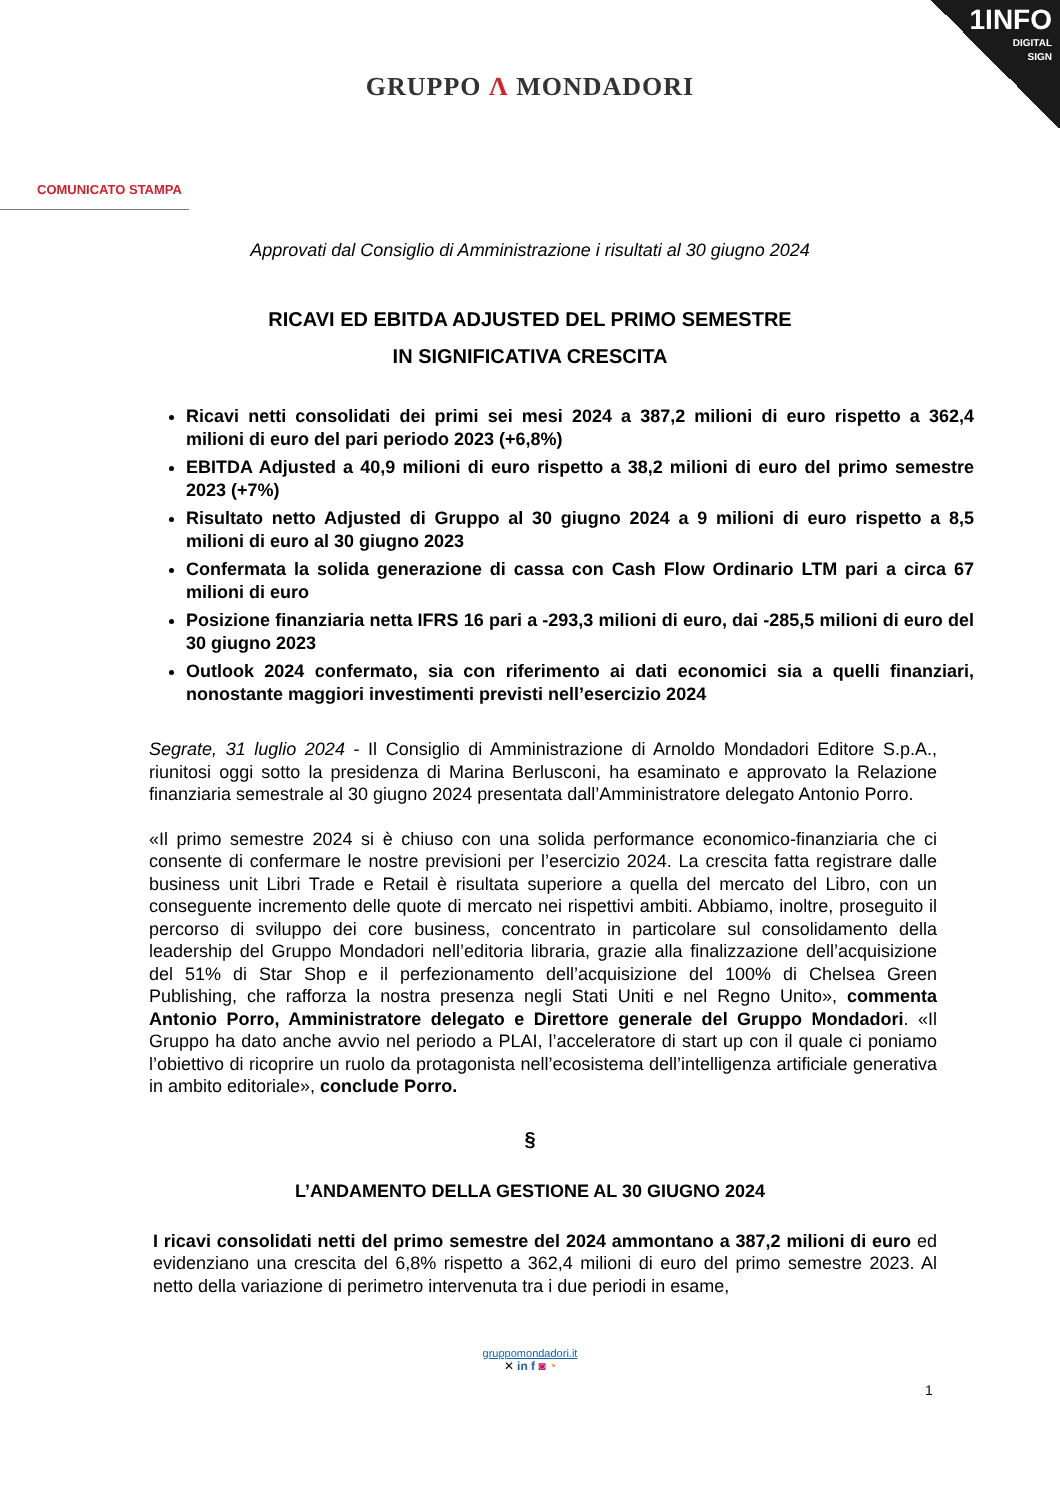1INFO
DIGITAL
SIGN
GRUPPO Λ MONDADORI
COMUNICATO STAMPA
Approvati dal Consiglio di Amministrazione i risultati al 30 giugno 2024
RICAVI ED EBITDA ADJUSTED DEL PRIMO SEMESTRE
IN SIGNIFICATIVA CRESCITA
Ricavi netti consolidati dei primi sei mesi 2024 a 387,2 milioni di euro rispetto a 362,4 milioni di euro del pari periodo 2023 (+6,8%)
EBITDA Adjusted a 40,9 milioni di euro rispetto a 38,2 milioni di euro del primo semestre 2023 (+7%)
Risultato netto Adjusted di Gruppo al 30 giugno 2024 a 9 milioni di euro rispetto a 8,5 milioni di euro al 30 giugno 2023
Confermata la solida generazione di cassa con Cash Flow Ordinario LTM pari a circa 67 milioni di euro
Posizione finanziaria netta IFRS 16 pari a -293,3 milioni di euro, dai -285,5 milioni di euro del 30 giugno 2023
Outlook 2024 confermato, sia con riferimento ai dati economici sia a quelli finanziari, nonostante maggiori investimenti previsti nell’esercizio 2024
Segrate, 31 luglio 2024 - Il Consiglio di Amministrazione di Arnoldo Mondadori Editore S.p.A., riunitosi oggi sotto la presidenza di Marina Berlusconi, ha esaminato e approvato la Relazione finanziaria semestrale al 30 giugno 2024 presentata dall’Amministratore delegato Antonio Porro.
«Il primo semestre 2024 si è chiuso con una solida performance economico-finanziaria che ci consente di confermare le nostre previsioni per l’esercizio 2024. La crescita fatta registrare dalle business unit Libri Trade e Retail è risultata superiore a quella del mercato del Libro, con un conseguente incremento delle quote di mercato nei rispettivi ambiti. Abbiamo, inoltre, proseguito il percorso di sviluppo dei core business, concentrato in particolare sul consolidamento della leadership del Gruppo Mondadori nell’editoria libraria, grazie alla finalizzazione dell’acquisizione del 51% di Star Shop e il perfezionamento dell’acquisizione del 100% di Chelsea Green Publishing, che rafforza la nostra presenza negli Stati Uniti e nel Regno Unito», commenta Antonio Porro, Amministratore delegato e Direttore generale del Gruppo Mondadori. «Il Gruppo ha dato anche avvio nel periodo a PLAI, l’acceleratore di start up con il quale ci poniamo l’obiettivo di ricoprire un ruolo da protagonista nell’ecosistema dell’intelligenza artificiale generativa in ambito editoriale», conclude Porro.
§
L’ANDAMENTO DELLA GESTIONE AL 30 GIUGNO 2024
I ricavi consolidati netti del primo semestre del 2024 ammontano a 387,2 milioni di euro ed evidenziano una crescita del 6,8% rispetto a 362,4 milioni di euro del primo semestre 2023. Al netto della variazione di perimetro intervenuta tra i due periodi in esame,
gruppomondadori.it
✕ in f ◙ ◔
1